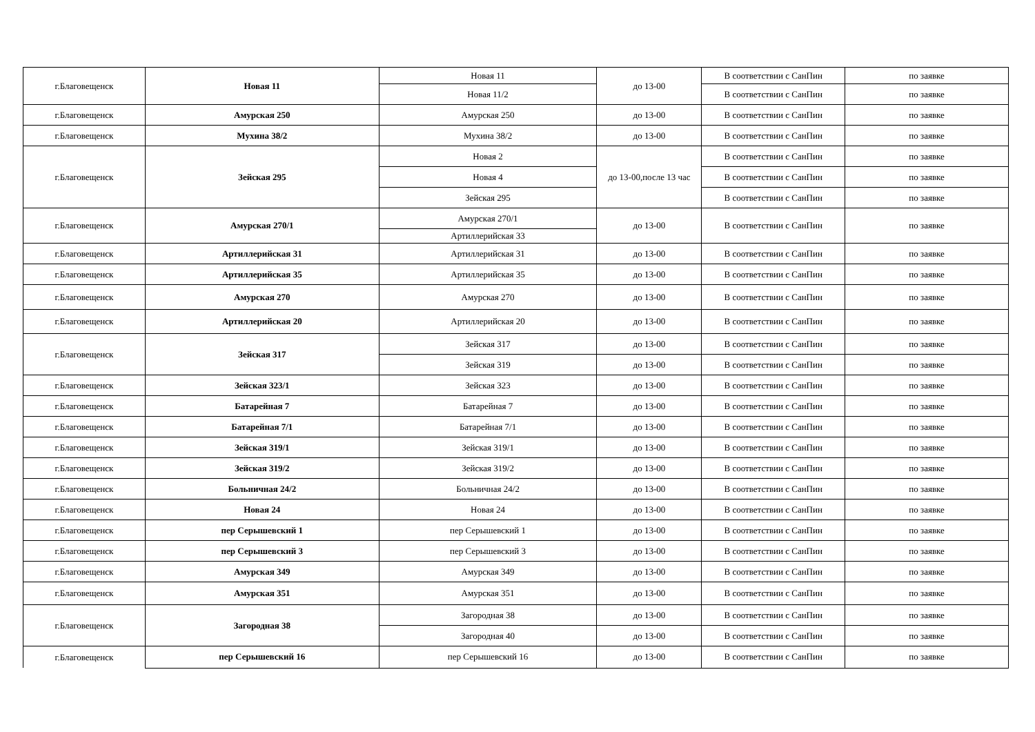| г.Благовещенск | Новая 11 | Новая 11 | до 13-00 | В соответствии с СанПин | по заявке |
| | | Новая 11/2 | | В соответствии с СанПин | по заявке |
| г.Благовещенск | Амурская 250 | Амурская 250 | до 13-00 | В соответствии с СанПин | по заявке |
| г.Благовещенск | Мухина 38/2 | Мухина 38/2 | до 13-00 | В соответствии с СанПин | по заявке |
| г.Благовещенск | Зейская 295 | Новая 2 | до 13-00,после 13 час | В соответствии с СанПин | по заявке |
| | | Новая 4 | | В соответствии с СанПин | по заявке |
| | | Зейская 295 | | В соответствии с СанПин | по заявке |
| г.Благовещенск | Амурская 270/1 | Амурская 270/1 | до 13-00 | В соответствии с СанПин | по заявке |
| | | Артиллерийская 33 | | | |
| г.Благовещенск | Артиллерийская 31 | Артиллерийская 31 | до 13-00 | В соответствии с СанПин | по заявке |
| г.Благовещенск | Артиллерийская 35 | Артиллерийская 35 | до 13-00 | В соответствии с СанПин | по заявке |
| г.Благовещенск | Амурская 270 | Амурская 270 | до 13-00 | В соответствии с СанПин | по заявке |
| г.Благовещенск | Артиллерийская 20 | Артиллерийская 20 | до 13-00 | В соответствии с СанПин | по заявке |
| г.Благовещенск | Зейская 317 | Зейская 317 | до 13-00 | В соответствии с СанПин | по заявке |
| | | Зейская 319 | до 13-00 | В соответствии с СанПин | по заявке |
| г.Благовещенск | Зейская 323/1 | Зейская 323 | до 13-00 | В соответствии с СанПин | по заявке |
| г.Благовещенск | Батарейная 7 | Батарейная 7 | до 13-00 | В соответствии с СанПин | по заявке |
| г.Благовещенск | Батарейная 7/1 | Батарейная 7/1 | до 13-00 | В соответствии с СанПин | по заявке |
| г.Благовещенск | Зейская 319/1 | Зейская 319/1 | до 13-00 | В соответствии с СанПин | по заявке |
| г.Благовещенск | Зейская 319/2 | Зейская 319/2 | до 13-00 | В соответствии с СанПин | по заявке |
| г.Благовещенск | Больничная 24/2 | Больничная 24/2 | до 13-00 | В соответствии с СанПин | по заявке |
| г.Благовещенск | Новая 24 | Новая 24 | до 13-00 | В соответствии с СанПин | по заявке |
| г.Благовещенск | пер Серышевский 1 | пер Серышевский 1 | до 13-00 | В соответствии с СанПин | по заявке |
| г.Благовещенск | пер Серышевский 3 | пер Серышевский 3 | до 13-00 | В соответствии с СанПин | по заявке |
| г.Благовещенск | Амурская 349 | Амурская 349 | до 13-00 | В соответствии с СанПин | по заявке |
| г.Благовещенск | Амурская 351 | Амурская 351 | до 13-00 | В соответствии с СанПин | по заявке |
| г.Благовещенск | Загородная 38 | Загородная 38 | до 13-00 | В соответствии с СанПин | по заявке |
| | | Загородная 40 | до 13-00 | В соответствии с СанПин | по заявке |
| г.Благовещенск | пер Серышевский 16 | пер Серышевский 16 | до 13-00 | В соответствии с СанПин | по заявке |